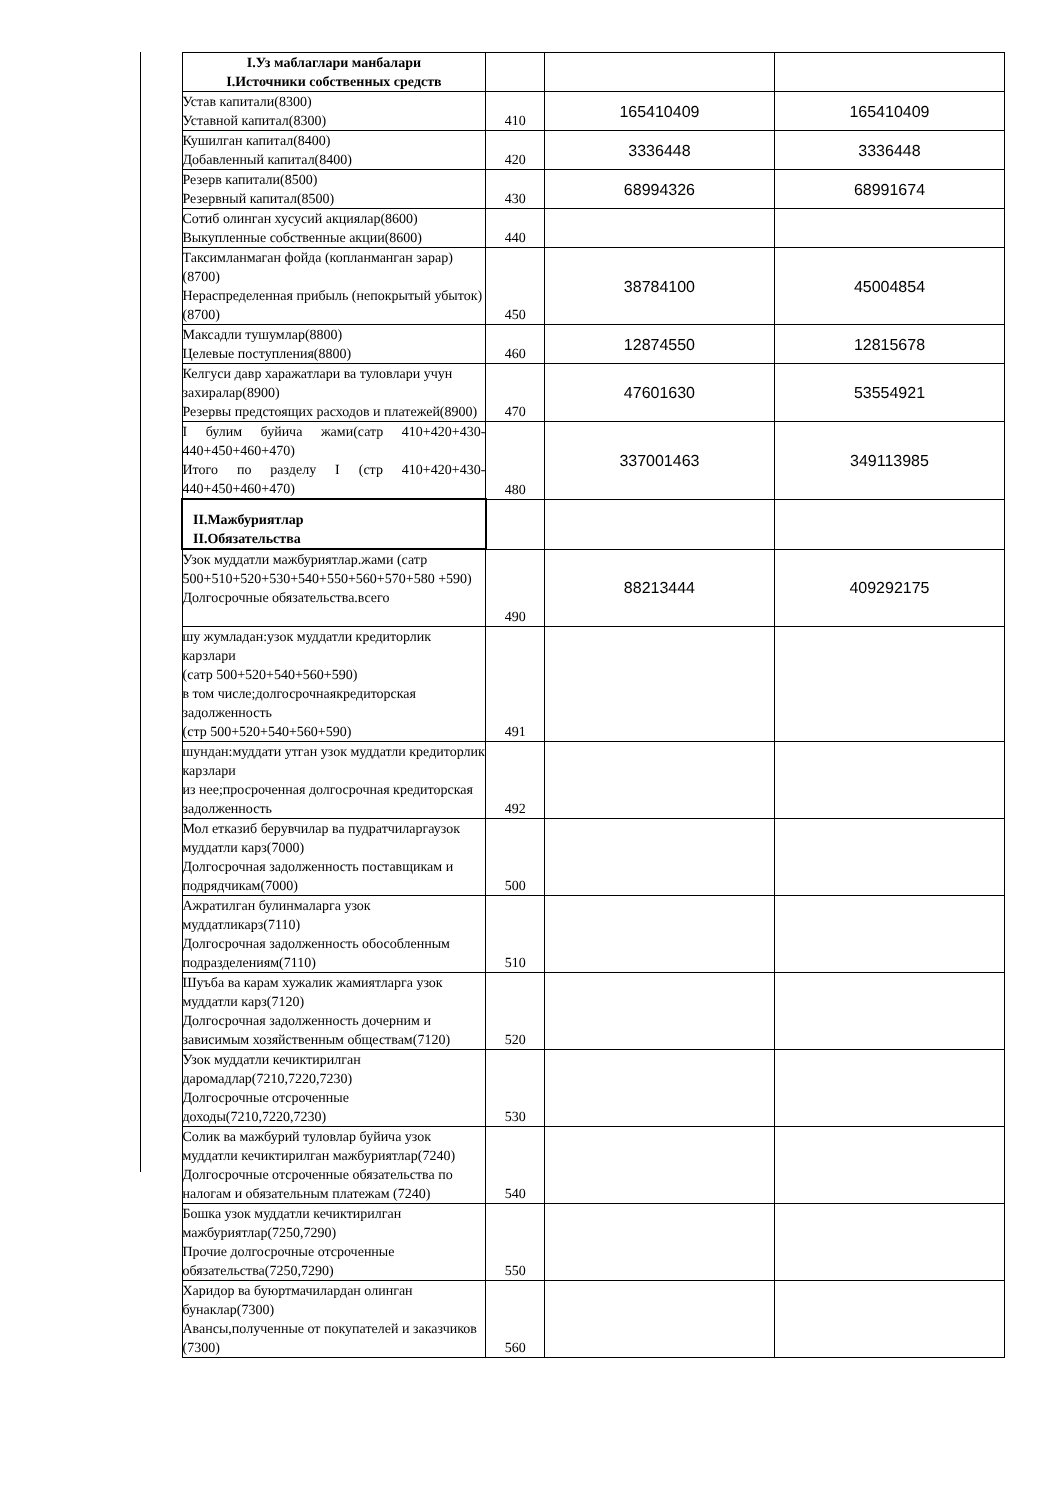| I.Уз маблаглари манбалари I.Источники собственных средств | | | |
| Устав капитали(8300) Уставной капитал(8300) | 410 | 165410409 | 165410409 |
| Кушилган капитал(8400) Добавленный капитал(8400) | 420 | 3336448 | 3336448 |
| Резерв капитали(8500) Резервный капитал(8500) | 430 | 68994326 | 68991674 |
| Сотиб олинган хусусий акциялар(8600) Выкупленные собственные акции(8600) | 440 | | |
| Таксимланмаган фойда (копланманган зарар)(8700) Нераспределенная прибыль (непокрытый убыток)(8700) | 450 | 38784100 | 45004854 |
| Максадли тушумлар(8800) Целевые поступления(8800) | 460 | 12874550 | 12815678 |
| Келгуси давр харажатлари ва туловлари учун захиралар(8900) Резервы предстоящих расходов и платежей(8900) | 470 | 47601630 | 53554921 |
| I булим буйича жами(сатр 410+420+430-440+450+460+470) Итого по разделу I (стр 410+420+430-440+450+460+470) | 480 | 337001463 | 349113985 |
| II.Мажбуриятлар II.Обязательства | | | |
| Узок муддатли мажбуриятлар.жами (сатр 500+510+520+530+540+550+560+570+580 +590) Долгосрочные обязательства.всего | 490 | 88213444 | 409292175 |
| шу жумладан:узок муддатли кредиторлик карзлари (сатр 500+520+540+560+590) в том числе;долгосрочнаякредиторская задолженность (стр 500+520+540+560+590) | 491 | | |
| шундан:муддати утган узок муддатли кредиторлик карзлари из нее;просроченная долгосрочная кредиторская задолженность | 492 | | |
| Мол етказиб берувчилар ва пудратчиларгаузок муддатли карз(7000) Долгосрочная задолженность поставщикам и подрядчикам(7000) | 500 | | |
| Ажратилган булинмаларга узок муддатликарз(7110) Долгосрочная задолженность обособленным подразделениям(7110) | 510 | | |
| Шуъба ва карам хужалик жамиятларга узок муддатли карз(7120) Долгосрочная задолженность дочерним и зависимым хозяйственным обществам(7120) | 520 | | |
| Узок муддатли кечиктирилган даромадлар(7210,7220,7230) Долгосрочные отсроченные доходы(7210,7220,7230) | 530 | | |
| Солик ва мажбурий туловлар буйича узок муддатли кечиктирилган мажбуриятлар(7240) Долгосрочные отсроченные обязательства по налогам и обязательным платежам (7240) | 540 | | |
| Бошка узок муддатли кечиктирилган мажбуриятлар(7250,7290) Прочие долгосрочные отсроченные обязательства(7250,7290) | 550 | | |
| Харидор ва буюртмачилардан олинган бунаклар(7300) Авансы,полученные от покупателей и заказчиков (7300) | 560 | | |